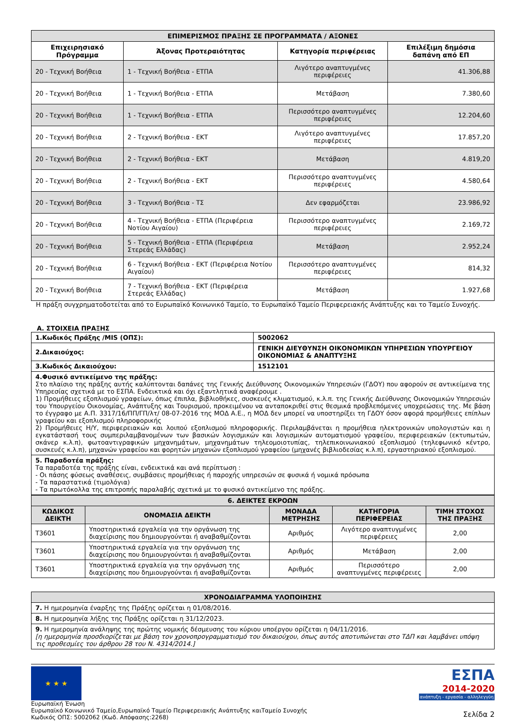| ΕΠΙΜΕΡΙΣΜΟΣ ΠΡΑΞΗΣ ΣΕ ΠΡΟΓΡΑΜΜΑΤΑ / ΑΞΟΝΕΣ | | | |
| --- | --- | --- | --- |
| Επιχειρησιακό Πρόγραμμα | Άξονας Προτεραιότητας | Κατηγορία περιφέρειας | Επιλέξιμη δημόσια δαπάνη από ΕΠ |
| 20 - Τεχνική Βοήθεια | 1 - Τεχνική Βοήθεια - ΕΤΠΑ | Λιγότερο αναπτυγμένες περιφέρειες | 41.306,88 |
| 20 - Τεχνική Βοήθεια | 1 - Τεχνική Βοήθεια - ΕΤΠΑ | Μετάβαση | 7.380,60 |
| 20 - Τεχνική Βοήθεια | 1 - Τεχνική Βοήθεια - ΕΤΠΑ | Περισσότερο αναπτυγμένες περιφέρειες | 12.204,60 |
| 20 - Τεχνική Βοήθεια | 2 - Τεχνική Βοήθεια - ΕΚΤ | Λιγότερο αναπτυγμένες περιφέρειες | 17.857,20 |
| 20 - Τεχνική Βοήθεια | 2 - Τεχνική Βοήθεια - ΕΚΤ | Μετάβαση | 4.819,20 |
| 20 - Τεχνική Βοήθεια | 2 - Τεχνική Βοήθεια - ΕΚΤ | Περισσότερο αναπτυγμένες περιφέρειες | 4.580,64 |
| 20 - Τεχνική Βοήθεια | 3 - Τεχνική Βοήθεια - ΤΣ | Δεν εφαρμόζεται | 23.986,92 |
| 20 - Τεχνική Βοήθεια | 4 - Τεχνική Βοήθεια - ΕΤΠΑ (Περιφέρεια Νοτίου Αιγαίου) | Περισσότερο αναπτυγμένες περιφέρειες | 2.169,72 |
| 20 - Τεχνική Βοήθεια | 5 - Τεχνική Βοήθεια - ΕΤΠΑ (Περιφέρεια Στερεάς Ελλάδας) | Μετάβαση | 2.952,24 |
| 20 - Τεχνική Βοήθεια | 6 - Τεχνική Βοήθεια - ΕΚΤ (Περιφέρεια Νοτίου Αιγαίου) | Περισσότερο αναπτυγμένες περιφέρειες | 814,32 |
| 20 - Τεχνική Βοήθεια | 7 - Τεχνική Βοήθεια - ΕΚΤ (Περιφέρεια Στερεάς Ελλάδας) | Μετάβαση | 1.927,68 |
Η πράξη συγχρηματοδοτείται από το Ευρωπαϊκό Κοινωνικό Ταμείο, το Ευρωπαϊκό Ταμείο Περιφερειακής Ανάπτυξης και το Ταμείο Συνοχής.
Α. ΣΤΟΙΧΕΙΑ ΠΡΑΞΗΣ
| 1.Κωδικός Πράξης /MIS (ΟΠΣ): | 5002062 |
| 2.Δικαιούχος: | ΓΕΝΙΚΗ ΔΙΕΥΘΥΝΣΗ ΟΙΚΟΝΟΜΙΚΩΝ ΥΠΗΡΕΣΙΩΝ ΥΠΟΥΡΓΕΙΟΥ ΟΙΚΟΝΟΜΙΑΣ & ΑΝΑΠΤΥΞΗΣ |
| 3.Κωδικός Δικαιούχου: | 1512101 |
| 4.Φυσικό αντικείμενο της πράξης: Στο πλαίσιο της πράξης αυτής καλύπτονται δαπάνες της Γενικής Διεύθυνσης Οικονομικών Υπηρεσιών (ΓΔΟΥ) που αφορούν σε αντικείμενα της Υπηρεσίας σχετικά με το ΕΣΠΑ. Ενδεικτικά και όχι εξαντλητικά αναφέρουμε . 1) Προμήθειες εξοπλισμού γραφείων, όπως έπιπλα, βιβλιοθήκες, συσκευές κλιματισμού, κ.λ.π. της Γενικής Διεύθυνσης Οικονομικών Υπηρεσιών του Υπουργείου Οικονομίας, Ανάπτυξης και Τουρισμού, προκειμένου να ανταποκριθεί στις θεσμικά προβλεπόμενες υποχρεώσεις της. Με βάση το έγγραφο με Α.Π. 3317/16/ΠΠ/ΓΠ/λτ/ 08-07-2016 της ΜΟΔ Α.Ε., η ΜΟΔ δεν μπορεί να υποστηρίξει τη ΓΔΟΥ όσον αφορά προμήθειες επίπλων γραφείου και εξοπλισμού πληροφορικής 2) Προμήθειες Η/Υ, περιφερειακών και λοιπού εξοπλισμού πληροφορικής. Περιλαμβάνεται η προμήθεια ηλεκτρονικών υπολογιστών και η εγκατάστασή τους συμπεριλαμβανομένων των βασικών λογισμικών και λογισμικών αυτοματισμού γραφείου, περιφερειακών (εκτυπωτών, σκάνερ κ.λ.π), φωτοαντιγραφικών μηχανημάτων, μηχανημάτων τηλεομοιοτυπίας, τηλεπικοινωνιακού εξοπλισμού (τηλεφωνικό κέντρο, συσκευές κ.λ.π), μηχανών γραφείου και φορητών μηχανών εξοπλισμού γραφείου (μηχανές βιβλιοδεσίας κ.λ.π), εργαστηριακού εξοπλισμού. | |
| 5. Παραδοτέα πράξης: Τα παραδοτέα της πράξης είναι, ενδεικτικά και ανά περίπτωση : - Οι πάσης φύσεως αναθέσεις, συμβάσεις προμήθειας ή παροχής υπηρεσιών σε φυσικά ή νομικά πρόσωπα - Τα παραστατικά (τιμολόγια) - Τα πρωτόκολλα της επιτροπής παραλαβής σχετικά με το φυσικό αντικείμενο της πράξης. | |
| 6. ΔΕΙΚΤΕΣ ΕΚΡΟΩΝ | | | | |
| --- | --- | --- | --- | --- |
| ΚΩΔΙΚΟΣ ΔΕΙΚΤΗ | ΟΝΟΜΑΣΙΑ ΔΕΙΚΤΗ | ΜΟΝΑΔΑ ΜΕΤΡΗΣΗΣ | ΚΑΤΗΓΟΡΙΑ ΠΕΡΙΦΕΡΕΙΑΣ | ΤΙΜΗ ΣΤΟΧΟΣ ΤΗΣ ΠΡΑΞΗΣ |
| T3601 | Υποστηρικτικά εργαλεία για την οργάνωση της διαχείρισης που δημιουργούνται ή αναβαθμίζονται | Αριθμός | Λιγότερο αναπτυγμένες περιφέρειες | 2,00 |
| T3601 | Υποστηρικτικά εργαλεία για την οργάνωση της διαχείρισης που δημιουργούνται ή αναβαθμίζονται | Αριθμός | Μετάβαση | 2,00 |
| T3601 | Υποστηρικτικά εργαλεία για την οργάνωση της διαχείρισης που δημιουργούνται ή αναβαθμίζονται | Αριθμός | Περισσότερο αναπτυγμένες περιφέρειες | 2,00 |
| ΧΡΟΝΟΔΙΑΓΡΑΜΜΑ ΥΛΟΠΟΙΗΣΗΣ |
| --- |
| 7. Η ημερομηνία έναρξης της Πράξης ορίζεται η 01/08/2016. |
| 8. Η ημερομηνία λήξης της Πράξης ορίζεται η 31/12/2023. |
| 9. Η ημερομηνία ανάληψης της πρώτης νομικής δέσμευσης του κύριου υποέργου ορίζεται η 04/11/2016. [η ημερομηνία προσδιορίζεται με βάση τον χρονοπρογραμματισμό του δικαιούχου, όπως αυτός αποτυπώνεται στο ΤΔΠ και λαμβάνει υπόψη τις προθεσμίες του άρθρου 28 του Ν. 4314/2014.] |
★ ★ ★
Ευρωπαϊκή Ένωση
Ευρωπαϊκό Κοινωνικό Ταμείο,Ευρωπαϊκό Ταμείο Περιφερειακής Ανάπτυξης καιΤαμείο Συνοχής
Κωδικός ΟΠΣ: 5002062 (Κωδ. Απόφασης:2268)
ΕΣΠΑ
2014-2020
ανάπτυξη - εργασία - αλληλεγγύη
Σελίδα 2